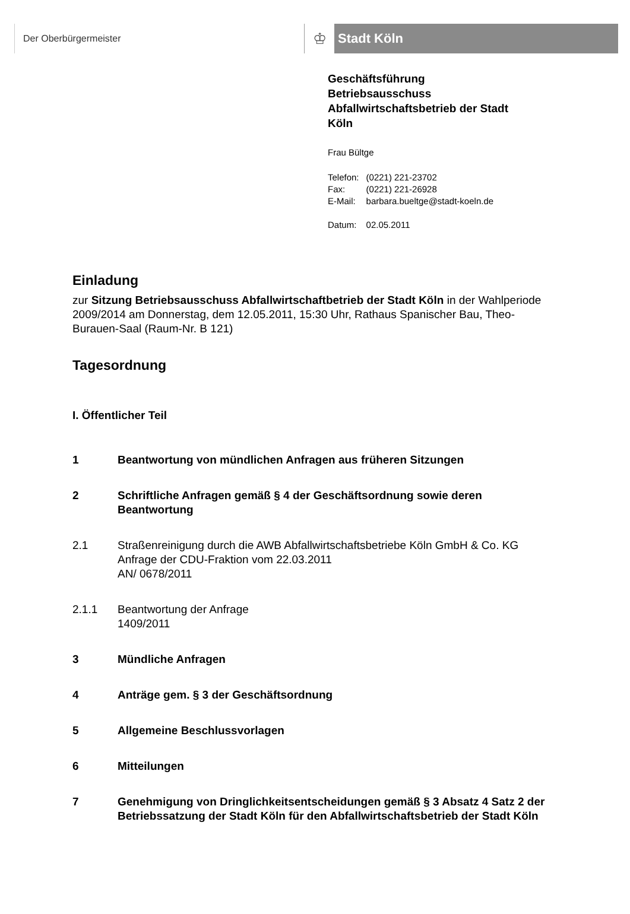Der Oberbürgermeister
♔
Stadt Köln
Geschäftsführung
Betriebsausschuss
Abfallwirtschaftsbetrieb der Stadt
Köln
Frau Bültge
| Telefon: | (0221) 221-23702 |
| Fax: | (0221) 221-26928 |
| E-Mail: | barbara.bueltge@stadt-koeln.de |
| Datum: | 02.05.2011 |
Einladung
zur Sitzung Betriebsausschuss Abfallwirtschaftbetrieb der Stadt Köln in der Wahlperiode 2009/2014 am Donnerstag, dem 12.05.2011, 15:30 Uhr, Rathaus Spanischer Bau, Theo-Burauen-Saal (Raum-Nr. B 121)
Tagesordnung
I. Öffentlicher Teil
1 Beantwortung von mündlichen Anfragen aus früheren Sitzungen
2 Schriftliche Anfragen gemäß § 4 der Geschäftsordnung sowie deren Beantwortung
2.1 Straßenreinigung durch die AWB Abfallwirtschaftsbetriebe Köln GmbH & Co. KG
Anfrage der CDU-Fraktion vom 22.03.2011
AN/ 0678/2011
2.1.1 Beantwortung der Anfrage
1409/2011
3 Mündliche Anfragen
4 Anträge gem. § 3 der Geschäftsordnung
5 Allgemeine Beschlussvorlagen
6 Mitteilungen
7 Genehmigung von Dringlichkeitsentscheidungen gemäß § 3 Absatz 4 Satz 2 der Betriebssatzung der Stadt Köln für den Abfallwirtschaftsbetrieb der Stadt Köln